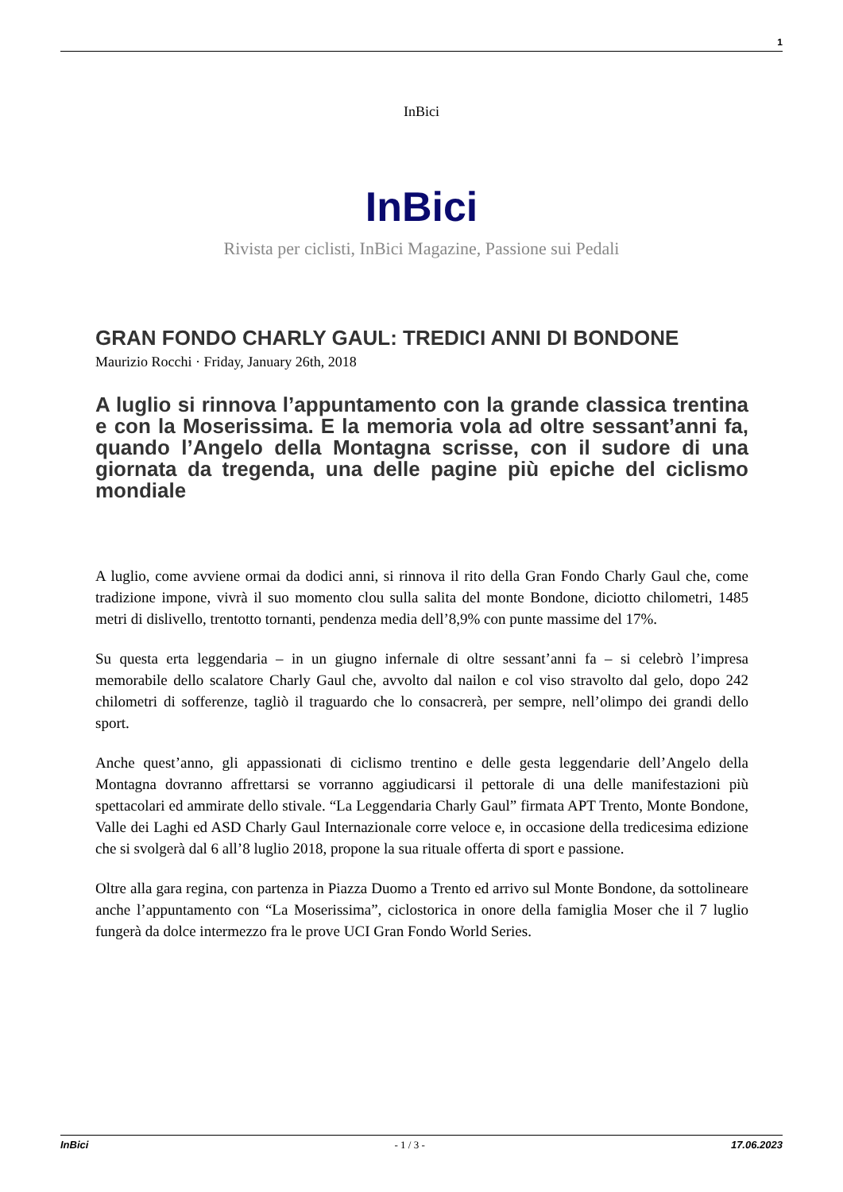1
InBici
InBici
Rivista per ciclisti, InBici Magazine, Passione sui Pedali
GRAN FONDO CHARLY GAUL: TREDICI ANNI DI BONDONE
Maurizio Rocchi · Friday, January 26th, 2018
A luglio si rinnova l’appuntamento con la grande classica trentina e con la Moserissima. E la memoria vola ad oltre sessant’anni fa, quando l’Angelo della Montagna scrisse, con il sudore di una giornata da tregenda, una delle pagine più epiche del ciclismo mondiale
A luglio, come avviene ormai da dodici anni, si rinnova il rito della Gran Fondo Charly Gaul che, come tradizione impone, vivrà il suo momento clou sulla salita del monte Bondone, diciotto chilometri, 1485 metri di dislivello, trentotto tornanti, pendenza media dell’8,9% con punte massime del 17%.
Su questa erta leggendaria – in un giugno infernale di oltre sessant’anni fa – si celebrò l’impresa memorabile dello scalatore Charly Gaul che, avvolto dal nailon e col viso stravolto dal gelo, dopo 242 chilometri di sofferenze, tagliò il traguardo che lo consacrerà, per sempre, nell’olimpo dei grandi dello sport.
Anche quest’anno, gli appassionati di ciclismo trentino e delle gesta leggendarie dell’Angelo della Montagna dovranno affrettarsi se vorranno aggiudicarsi il pettorale di una delle manifestazioni più spettacolari ed ammirate dello stivale. “La Leggendaria Charly Gaul” firmata APT Trento, Monte Bondone, Valle dei Laghi ed ASD Charly Gaul Internazionale corre veloce e, in occasione della tredicesima edizione che si svolgerà dal 6 all’8 luglio 2018, propone la sua rituale offerta di sport e passione.
Oltre alla gara regina, con partenza in Piazza Duomo a Trento ed arrivo sul Monte Bondone, da sottolineare anche l’appuntamento con “La Moserissima”, ciclostorica in onore della famiglia Moser che il 7 luglio fungerà da dolce intermezzo fra le prove UCI Gran Fondo World Series.
InBici - 1 / 3 - 17.06.2023